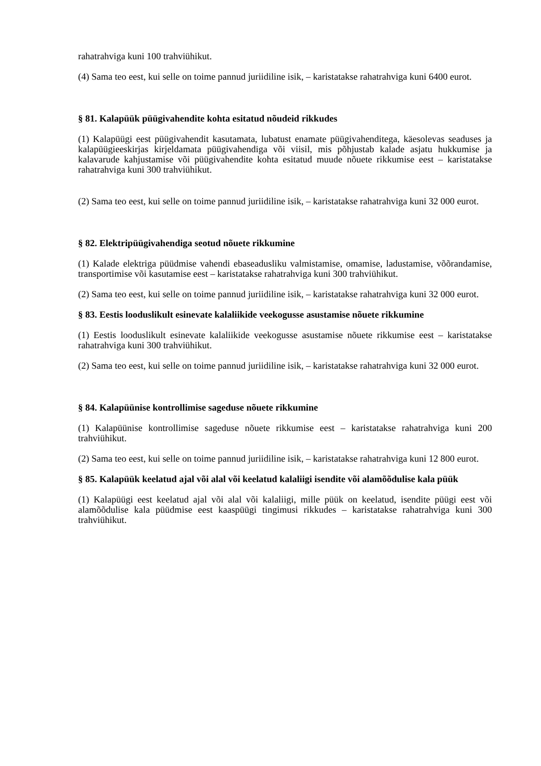rahatrahviga kuni 100 trahviühikut.
(4) Sama teo eest, kui selle on toime pannud juriidiline isik, – karistatakse rahatrahviga kuni 6400 eurot.
§ 81. Kalapüük püügivahendite kohta esitatud nõudeid rikkudes
(1) Kalapüügi eest püügivahendit kasutamata, lubatust enamate püügivahenditega, käesolevas seaduses ja kalapüügieeskirjas kirjeldamata püügivahendiga või viisil, mis põhjustab kalade asjatu hukkumise ja kalavarude kahjustamise või püügivahendite kohta esitatud muude nõuete rikkumise eest – karistatakse rahatrahviga kuni 300 trahviühikut.
(2) Sama teo eest, kui selle on toime pannud juriidiline isik, – karistatakse rahatrahviga kuni 32 000 eurot.
§ 82. Elektripüügivahendiga seotud nõuete rikkumine
(1) Kalade elektriga püüdmise vahendi ebaseadusliku valmistamise, omamise, ladustamise, võõrandamise, transportimise või kasutamise eest – karistatakse rahatrahviga kuni 300 trahviühikut.
(2) Sama teo eest, kui selle on toime pannud juriidiline isik, – karistatakse rahatrahviga kuni 32 000 eurot.
§ 83. Eestis looduslikult esinevate kalaliikide veekogusse asustamise nõuete rikkumine
(1) Eestis looduslikult esinevate kalaliikide veekogusse asustamise nõuete rikkumise eest – karistatakse rahatrahviga kuni 300 trahviühikut.
(2) Sama teo eest, kui selle on toime pannud juriidiline isik, – karistatakse rahatrahviga kuni 32 000 eurot.
§ 84. Kalapüünise kontrollimise sageduse nõuete rikkumine
(1) Kalapüünise kontrollimise sageduse nõuete rikkumise eest – karistatakse rahatrahviga kuni 200 trahviühikut.
(2) Sama teo eest, kui selle on toime pannud juriidiline isik, – karistatakse rahatrahviga kuni 12 800 eurot.
§ 85. Kalapüük keelatud ajal või alal või keelatud kalaliigi isendite või alamõõdulise kala püük
(1) Kalapüügi eest keelatud ajal või alal või kalaliigi, mille püük on keelatud, isendite püügi eest või alamõõdulise kala püüdmise eest kaaspüügi tingimusi rikkudes – karistatakse rahatrahviga kuni 300 trahviühikut.